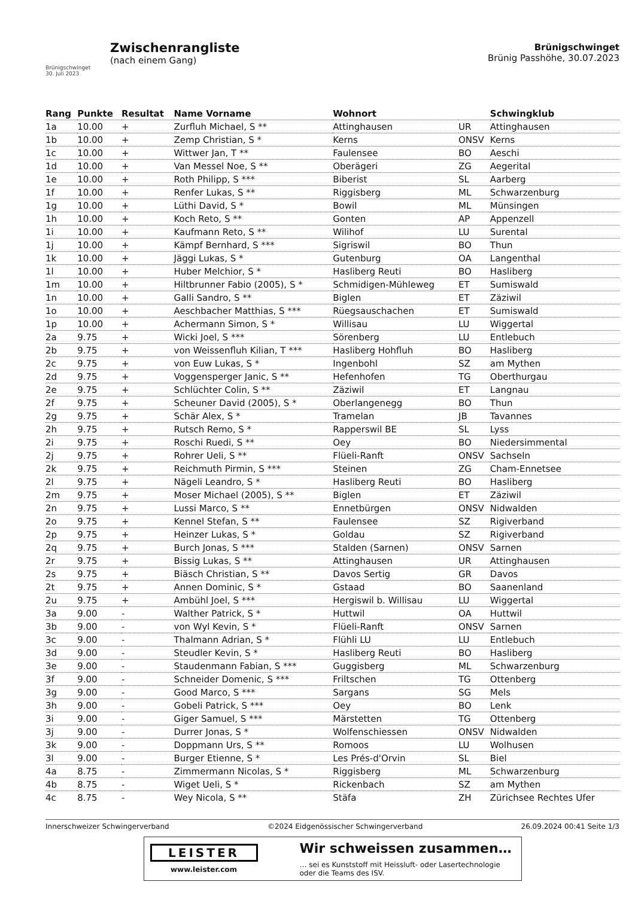Brünigschwinget
30. Juli 2023
Zwischenrangliste
(nach einem Gang)
Brünigschwinget
Brünig Passhöhe, 30.07.2023
| Rang | Punkte | Resultat | Name Vorname | Wohnort | | Schwingklub |
| --- | --- | --- | --- | --- | --- | --- |
| 1a | 10.00 | + | Zurfluh Michael, S ** | Attinghausen | UR | Attinghausen |
| 1b | 10.00 | + | Zemp Christian, S * | Kerns | ONSV | Kerns |
| 1c | 10.00 | + | Wittwer Jan, T ** | Faulensee | BO | Aeschi |
| 1d | 10.00 | + | Van Messel Noe, S ** | Oberägeri | ZG | Aegerital |
| 1e | 10.00 | + | Roth Philipp, S *** | Biberist | SL | Aarberg |
| 1f | 10.00 | + | Renfer Lukas, S ** | Riggisberg | ML | Schwarzenburg |
| 1g | 10.00 | + | Lüthi David, S * | Bowil | ML | Münsingen |
| 1h | 10.00 | + | Koch Reto, S ** | Gonten | AP | Appenzell |
| 1i | 10.00 | + | Kaufmann Reto, S ** | Wilihof | LU | Surental |
| 1j | 10.00 | + | Kämpf Bernhard, S *** | Sigriswil | BO | Thun |
| 1k | 10.00 | + | Jäggi Lukas, S * | Gutenburg | OA | Langenthal |
| 1l | 10.00 | + | Huber Melchior, S * | Hasliberg Reuti | BO | Hasliberg |
| 1m | 10.00 | + | Hiltbrunner Fabio (2005), S * | Schmidigen-Mühleweg | ET | Sumiswald |
| 1n | 10.00 | + | Galli Sandro, S ** | Biglen | ET | Zäziwil |
| 1o | 10.00 | + | Aeschbacher Matthias, S *** | Rüegsauschachen | ET | Sumiswald |
| 1p | 10.00 | + | Achermann Simon, S * | Willisau | LU | Wiggertal |
| 2a | 9.75 | + | Wicki Joel, S *** | Sörenberg | LU | Entlebuch |
| 2b | 9.75 | + | von Weissenfluh Kilian, T *** | Hasliberg Hohfluh | BO | Hasliberg |
| 2c | 9.75 | + | von Euw Lukas, S * | Ingenbohl | SZ | am Mythen |
| 2d | 9.75 | + | Voggensperger Janic, S ** | Hefenhofen | TG | Oberthurgau |
| 2e | 9.75 | + | Schlüchter Colin, S ** | Zäziwil | ET | Langnau |
| 2f | 9.75 | + | Scheuner David (2005), S * | Oberlangenegg | BO | Thun |
| 2g | 9.75 | + | Schär Alex, S * | Tramelan | JB | Tavannes |
| 2h | 9.75 | + | Rutsch Remo, S * | Rapperswil BE | SL | Lyss |
| 2i | 9.75 | + | Roschi Ruedi, S ** | Oey | BO | Niedersimmental |
| 2j | 9.75 | + | Rohrer Ueli, S ** | Flüeli-Ranft | ONSV | Sachseln |
| 2k | 9.75 | + | Reichmuth Pirmin, S *** | Steinen | ZG | Cham-Ennetsee |
| 2l | 9.75 | + | Nägeli Leandro, S * | Hasliberg Reuti | BO | Hasliberg |
| 2m | 9.75 | + | Moser Michael (2005), S ** | Biglen | ET | Zäziwil |
| 2n | 9.75 | + | Lussi Marco, S ** | Ennetbürgen | ONSV | Nidwalden |
| 2o | 9.75 | + | Kennel Stefan, S ** | Faulensee | SZ | Rigiverband |
| 2p | 9.75 | + | Heinzer Lukas, S * | Goldau | SZ | Rigiverband |
| 2q | 9.75 | + | Burch Jonas, S *** | Stalden (Sarnen) | ONSV | Sarnen |
| 2r | 9.75 | + | Bissig Lukas, S ** | Attinghausen | UR | Attinghausen |
| 2s | 9.75 | + | Biäsch Christian, S ** | Davos Sertig | GR | Davos |
| 2t | 9.75 | + | Annen Dominic, S * | Gstaad | BO | Saanenland |
| 2u | 9.75 | + | Ambühl Joel, S *** | Hergiswil b. Willisau | LU | Wiggertal |
| 3a | 9.00 | - | Walther Patrick, S * | Huttwil | OA | Huttwil |
| 3b | 9.00 | - | von Wyl Kevin, S * | Flüeli-Ranft | ONSV | Sarnen |
| 3c | 9.00 | - | Thalmann Adrian, S * | Flühli LU | LU | Entlebuch |
| 3d | 9.00 | - | Steudler Kevin, S * | Hasliberg Reuti | BO | Hasliberg |
| 3e | 9.00 | - | Staudenmann Fabian, S *** | Guggisberg | ML | Schwarzenburg |
| 3f | 9.00 | - | Schneider Domenic, S *** | Friltschen | TG | Ottenberg |
| 3g | 9.00 | - | Good Marco, S *** | Sargans | SG | Mels |
| 3h | 9.00 | - | Gobeli Patrick, S *** | Oey | BO | Lenk |
| 3i | 9.00 | - | Giger Samuel, S *** | Märstetten | TG | Ottenberg |
| 3j | 9.00 | - | Durrer Jonas, S * | Wolfenschiessen | ONSV | Nidwalden |
| 3k | 9.00 | - | Doppmann Urs, S ** | Romoos | LU | Wolhusen |
| 3l | 9.00 | - | Burger Etienne, S * | Les Prés-d'Orvin | SL | Biel |
| 4a | 8.75 | - | Zimmermann Nicolas, S * | Riggisberg | ML | Schwarzenburg |
| 4b | 8.75 | - | Wiget Ueli, S * | Rickenbach | SZ | am Mythen |
| 4c | 8.75 | - | Wey Nicola, S ** | Stäfa | ZH | Zürichsee Rechtes Ufer |
Innerschweizer Schwingerverband ©2024 Eidgenössischer Schwingerverband 26.09.2024 00:41 Seite 1/3
LEISTER
www.leister.com
Wir schweissen zusammen…
… sei es Kunststoff mit Heissluft- oder Lasertechnologie
oder die Teams des ISV.